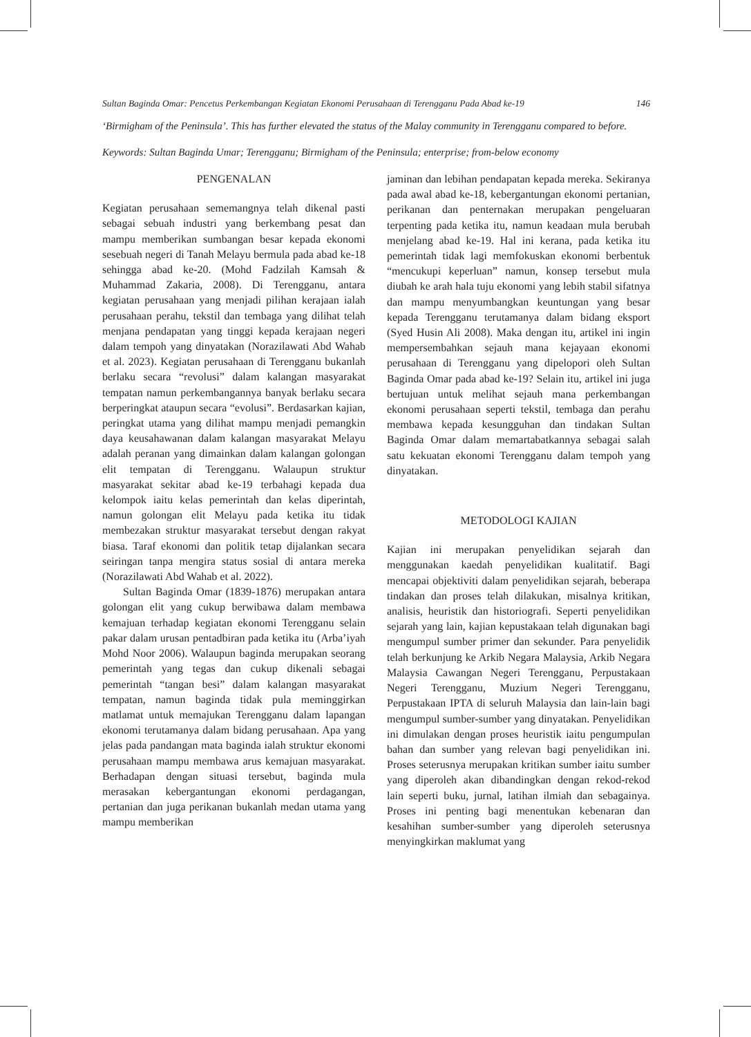Sultan Baginda Omar: Pencetus Perkembangan Kegiatan Ekonomi Perusahaan di Terengganu Pada Abad ke-19 146
‘Birmigham of the Peninsula’. This has further elevated the status of the Malay community in Terengganu compared to before.
Keywords: Sultan Baginda Umar; Terengganu; Birmigham of the Peninsula; enterprise; from-below economy
PENGENALAN
Kegiatan perusahaan sememangnya telah dikenal pasti sebagai sebuah industri yang berkembang pesat dan mampu memberikan sumbangan besar kepada ekonomi sesebuah negeri di Tanah Melayu bermula pada abad ke-18 sehingga abad ke-20. (Mohd Fadzilah Kamsah & Muhammad Zakaria, 2008). Di Terengganu, antara kegiatan perusahaan yang menjadi pilihan kerajaan ialah perusahaan perahu, tekstil dan tembaga yang dilihat telah menjana pendapatan yang tinggi kepada kerajaan negeri dalam tempoh yang dinyatakan (Norazilawati Abd Wahab et al. 2023). Kegiatan perusahaan di Terengganu bukanlah berlaku secara “revolusi” dalam kalangan masyarakat tempatan namun perkembangannya banyak berlaku secara berperingkat ataupun secara “evolusi”. Berdasarkan kajian, peringkat utama yang dilihat mampu menjadi pemangkin daya keusahawanan dalam kalangan masyarakat Melayu adalah peranan yang dimainkan dalam kalangan golongan elit tempatan di Terengganu. Walaupun struktur masyarakat sekitar abad ke-19 terbahagi kepada dua kelompok iaitu kelas pemerintah dan kelas diperintah, namun golongan elit Melayu pada ketika itu tidak membezakan struktur masyarakat tersebut dengan rakyat biasa. Taraf ekonomi dan politik tetap dijalankan secara seiringan tanpa mengira status sosial di antara mereka (Norazilawati Abd Wahab et al. 2022).
Sultan Baginda Omar (1839-1876) merupakan antara golongan elit yang cukup berwibawa dalam membawa kemajuan terhadap kegiatan ekonomi Terengganu selain pakar dalam urusan pentadbiran pada ketika itu (Arba’iyah Mohd Noor 2006). Walaupun baginda merupakan seorang pemerintah yang tegas dan cukup dikenali sebagai pemerintah “tangan besi” dalam kalangan masyarakat tempatan, namun baginda tidak pula meminggirkan matlamat untuk memajukan Terengganu dalam lapangan ekonomi terutamanya dalam bidang perusahaan. Apa yang jelas pada pandangan mata baginda ialah struktur ekonomi perusahaan mampu membawa arus kemajuan masyarakat. Berhadapan dengan situasi tersebut, baginda mula merasakan kebergantungan ekonomi perdagangan, pertanian dan juga perikanan bukanlah medan utama yang mampu memberikan
jaminan dan lebihan pendapatan kepada mereka. Sekiranya pada awal abad ke-18, kebergantungan ekonomi pertanian, perikanan dan penternakan merupakan pengeluaran terpenting pada ketika itu, namun keadaan mula berubah menjelang abad ke-19. Hal ini kerana, pada ketika itu pemerintah tidak lagi memfokuskan ekonomi berbentuk “mencukupi keperluan” namun, konsep tersebut mula diubah ke arah hala tuju ekonomi yang lebih stabil sifatnya dan mampu menyumbangkan keuntungan yang besar kepada Terengganu terutamanya dalam bidang eksport (Syed Husin Ali 2008). Maka dengan itu, artikel ini ingin mempersembahkan sejauh mana kejayaan ekonomi perusahaan di Terengganu yang dipelopori oleh Sultan Baginda Omar pada abad ke-19? Selain itu, artikel ini juga bertujuan untuk melihat sejauh mana perkembangan ekonomi perusahaan seperti tekstil, tembaga dan perahu membawa kepada kesungguhan dan tindakan Sultan Baginda Omar dalam memartabatkannya sebagai salah satu kekuatan ekonomi Terengganu dalam tempoh yang dinyatakan.
METODOLOGI KAJIAN
Kajian ini merupakan penyelidikan sejarah dan menggunakan kaedah penyelidikan kualitatif. Bagi mencapai objektiviti dalam penyelidikan sejarah, beberapa tindakan dan proses telah dilakukan, misalnya kritikan, analisis, heuristik dan historiografi. Seperti penyelidikan sejarah yang lain, kajian kepustakaan telah digunakan bagi mengumpul sumber primer dan sekunder. Para penyelidik telah berkunjung ke Arkib Negara Malaysia, Arkib Negara Malaysia Cawangan Negeri Terengganu, Perpustakaan Negeri Terengganu, Muzium Negeri Terengganu, Perpustakaan IPTA di seluruh Malaysia dan lain-lain bagi mengumpul sumber-sumber yang dinyatakan. Penyelidikan ini dimulakan dengan proses heuristik iaitu pengumpulan bahan dan sumber yang relevan bagi penyelidikan ini. Proses seterusnya merupakan kritikan sumber iaitu sumber yang diperoleh akan dibandingkan dengan rekod-rekod lain seperti buku, jurnal, latihan ilmiah dan sebagainya. Proses ini penting bagi menentukan kebenaran dan kesahihan sumber-sumber yang diperoleh seterusnya menyingkirkan maklumat yang